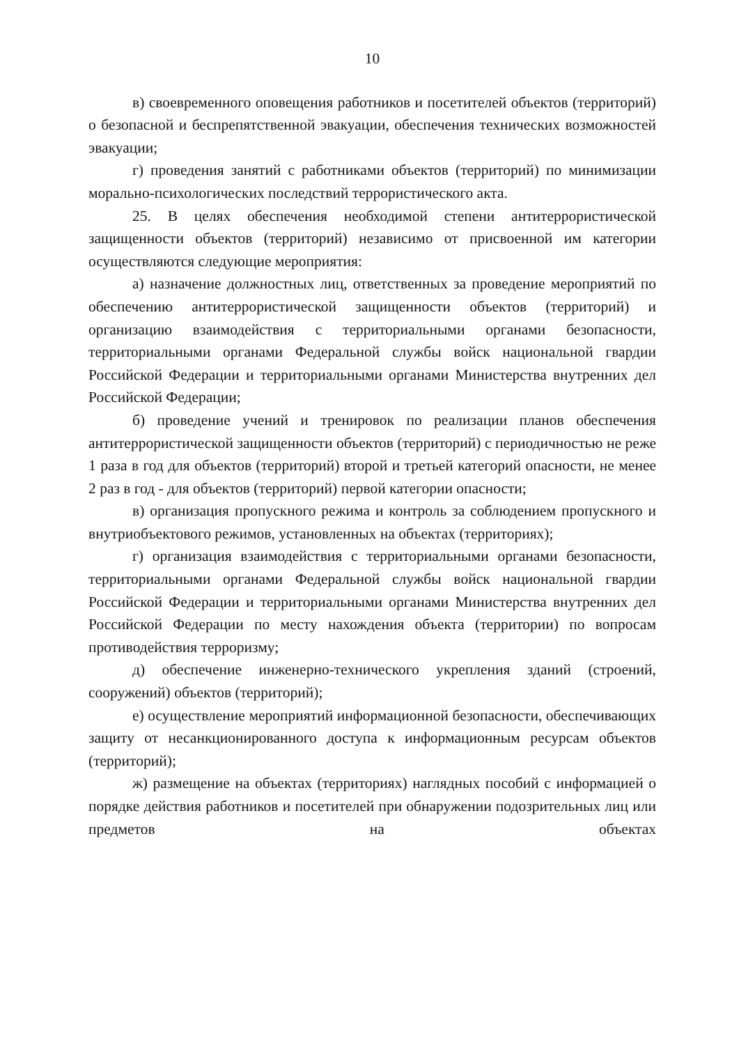10
в) своевременного оповещения работников и посетителей объектов (территорий) о безопасной и беспрепятственной эвакуации, обеспечения технических возможностей эвакуации;
г) проведения занятий с работниками объектов (территорий) по минимизации морально-психологических последствий террористического акта.
25. В целях обеспечения необходимой степени антитеррористической защищенности объектов (территорий) независимо от присвоенной им категории осуществляются следующие мероприятия:
а) назначение должностных лиц, ответственных за проведение мероприятий по обеспечению антитеррористической защищенности объектов (территорий) и организацию взаимодействия с территориальными органами безопасности, территориальными органами Федеральной службы войск национальной гвардии Российской Федерации и территориальными органами Министерства внутренних дел Российской Федерации;
б) проведение учений и тренировок по реализации планов обеспечения антитеррористической защищенности объектов (территорий) с периодичностью не реже 1 раза в год для объектов (территорий) второй и третьей категорий опасности, не менее 2 раз в год - для объектов (территорий) первой категории опасности;
в) организация пропускного режима и контроль за соблюдением пропускного и внутриобъектового режимов, установленных на объектах (территориях);
г) организация взаимодействия с территориальными органами безопасности, территориальными органами Федеральной службы войск национальной гвардии Российской Федерации и территориальными органами Министерства внутренних дел Российской Федерации по месту нахождения объекта (территории) по вопросам противодействия терроризму;
д) обеспечение инженерно-технического укрепления зданий (строений, сооружений) объектов (территорий);
е) осуществление мероприятий информационной безопасности, обеспечивающих защиту от несанкционированного доступа к информационным ресурсам объектов (территорий);
ж) размещение на объектах (территориях) наглядных пособий с информацией о порядке действия работников и посетителей при обнаружении подозрительных лиц или предметов на объектах